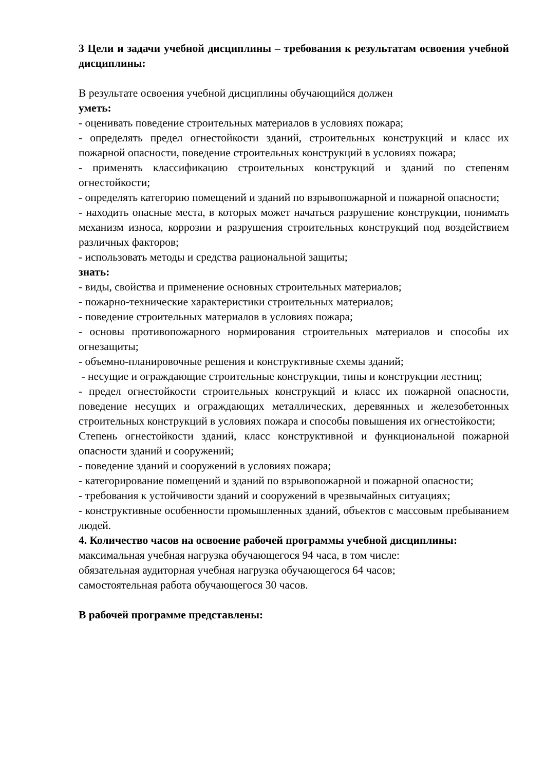3 Цели и задачи учебной дисциплины – требования к результатам освоения учебной дисциплины:
В результате освоения учебной дисциплины обучающийся должен
уметь:
- оценивать поведение строительных материалов в условиях пожара;
- определять предел огнестойкости зданий, строительных конструкций и класс их пожарной опасности, поведение строительных конструкций в условиях пожара;
- применять классификацию строительных конструкций и зданий по степеням огнестойкости;
- определять категорию помещений и зданий по взрывопожарной и пожарной опасности;
- находить опасные места, в которых может начаться разрушение конструкции, понимать механизм износа, коррозии и разрушения строительных конструкций под воздействием различных факторов;
- использовать методы и средства рациональной защиты;
знать:
- виды, свойства и применение основных строительных материалов;
- пожарно-технические характеристики строительных материалов;
- поведение строительных материалов в условиях пожара;
- основы противопожарного нормирования строительных материалов и способы их огнезащиты;
- объемно-планировочные решения и конструктивные схемы зданий;
- несущие и ограждающие строительные конструкции, типы и конструкции лестниц;
- предел огнестойкости строительных конструкций и класс их пожарной опасности, поведение несущих и ограждающих металлических, деревянных и железобетонных строительных конструкций в условиях пожара и способы повышения их огнестойкости;
Степень огнестойкости зданий, класс конструктивной и функциональной пожарной опасности зданий и сооружений;
- поведение зданий и сооружений в условиях пожара;
- категорирование помещений и зданий по взрывопожарной и пожарной опасности;
- требования к устойчивости зданий и сооружений в чрезвычайных ситуациях;
- конструктивные особенности промышленных зданий, объектов с массовым пребыванием людей.
4. Количество часов на освоение рабочей программы учебной дисциплины:
максимальная учебная нагрузка обучающегося 94 часа, в том числе:
обязательная аудиторная учебная нагрузка обучающегося 64 часов;
самостоятельная работа обучающегося 30 часов.
В рабочей программе представлены: